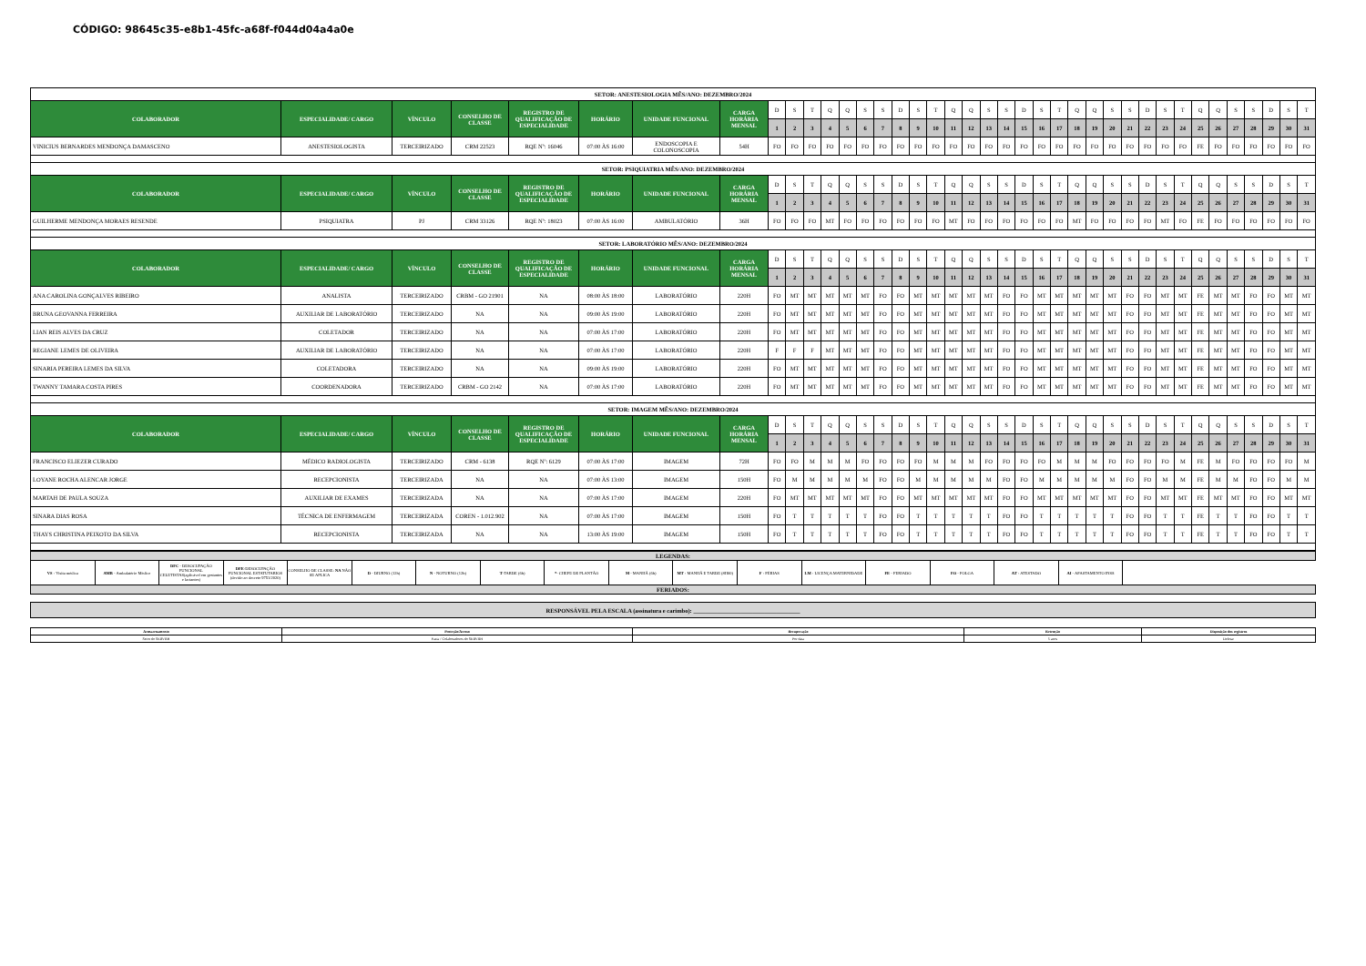CÓDIGO: 98645c35-e8b1-45fc-a68f-f044d04a4a0e
| SETOR: ANESTESIOLOGIA MÊS/ANO: DEZEMBRO/2024 | | | | | | | | | | | | | | | | | | | | | | | | | | | | | | | | | | | | | | |
| COLABORADOR | ESPECIALIDADE/ CARGO | VÍNCULO | CONSELHO DE CLASSE | REGISTRO DE QUALIFICAÇÃO DE ESPECIALIDADE | HORÁRIO | UNIDADE FUNCIONAL | CARGA HORÁRIA MENSAL | D | S | T | Q | Q | S | S | D | S | T | Q | Q | S | S | D | S | T | Q | Q | S | S | D | S | T | Q | Q | S | S | D | S | T |
| | | | | | | | | 1 | 2 | 3 | 4 | 5 | 6 | 7 | 8 | 9 | 10 | 11 | 12 | 13 | 14 | 15 | 16 | 17 | 18 | 19 | 20 | 21 | 22 | 23 | 24 | 25 | 26 | 27 | 28 | 29 | 30 | 31 |
| VINICIUS BERNARDES MENDONÇA DAMASCENO | ANESTESIOLOGISTA | TERCEIRIZADO | CRM 22523 | RQE Nº: 16046 | 07:00 ÀS 16:00 | ENDOSCOPIA E COLONOSCOPIA | 54H | FO | FO | FO | FO | FO | FO | FO | FO | FO | FO | FO | FO | FO | FO | FO | FO | FO | FO | FO | FO | FO | FO | FO | FO | FE | FO | FO | FO | FO | FO | FO |
| SETOR: PSIQUIATRIA MÊS/ANO: DEZEMBRO/2024 | | | | | | | | | | | | | | | | | | | | | | | | | | | | | | | | | | | | | | |
| COLABORADOR | ESPECIALIDADE/ CARGO | VÍNCULO | CONSELHO DE CLASSE | REGISTRO DE QUALIFICAÇÃO DE ESPECIALIDADE | HORÁRIO | UNIDADE FUNCIONAL | CARGA HORÁRIA MENSAL | D | S | T | Q | Q | S | S | D | S | T | Q | Q | S | S | D | S | T | Q | Q | S | S | D | S | T | Q | Q | S | S | D | S | T |
| | | | | | | | | 1 | 2 | 3 | 4 | 5 | 6 | 7 | 8 | 9 | 10 | 11 | 12 | 13 | 14 | 15 | 16 | 17 | 18 | 19 | 20 | 21 | 22 | 23 | 24 | 25 | 26 | 27 | 28 | 29 | 30 | 31 |
| GUILHERME MENDONÇA MORAES RESENDE | PSIQUIATRA | PJ | CRM 33126 | RQE Nº: 18023 | 07:00 ÀS 16:00 | AMBULATÓRIO | 36H | FO | FO | FO | MT | FO | FO | FO | FO | FO | FO | MT | FO | FO | FO | FO | FO | FO | MT | FO | FO | FO | FO | MT | FO | FE | FO | FO | FO | FO | FO | FO |
| SETOR: LABORATÓRIO MÊS/ANO: DEZEMBRO/2024 | | | | | | | | | | | | | | | | | | | | | | | | | | | | | | | | | | | | | | |
| COLABORADOR | ESPECIALIDADE/ CARGO | VÍNCULO | CONSELHO DE CLASSE | REGISTRO DE QUALIFICAÇÃO DE ESPECIALIDADE | HORÁRIO | UNIDADE FUNCIONAL | CARGA HORÁRIA MENSAL | D | S | T | Q | Q | S | S | D | S | T | Q | Q | S | S | D | S | T | Q | Q | S | S | D | S | T | Q | Q | S | S | D | S | T |
| | | | | | | | | 1 | 2 | 3 | 4 | 5 | 6 | 7 | 8 | 9 | 10 | 11 | 12 | 13 | 14 | 15 | 16 | 17 | 18 | 19 | 20 | 21 | 22 | 23 | 24 | 25 | 26 | 27 | 28 | 29 | 30 | 31 |
| ANA CAROLINA GONÇALVES RIBEIRO | ANALISTA | TERCEIRIZADO | CRBM - GO 21901 | NA | 08:00 ÀS 18:00 | LABORATÓRIO | 220H | FO | MT | MT | MT | MT | MT | FO | FO | MT | MT | MT | MT | MT | FO | FO | MT | MT | MT | MT | MT | FO | FO | MT | MT | FE | MT | MT | FO | FO | MT | MT |
| BRUNA GEOVANNA FERREIRA | AUXILIAR DE LABORATÓRIO | TERCEIRIZADO | NA | NA | 09:00 ÀS 19:00 | LABORATÓRIO | 220H | FO | MT | MT | MT | MT | MT | FO | FO | MT | MT | MT | MT | MT | FO | FO | MT | MT | MT | MT | MT | FO | FO | MT | MT | FE | MT | MT | FO | FO | MT | MT |
| LIAN REIS ALVES DA CRUZ | COLETADOR | TERCEIRIZADO | NA | NA | 07:00 ÀS 17:00 | LABORATÓRIO | 220H | FO | MT | MT | MT | MT | MT | FO | FO | MT | MT | MT | MT | MT | FO | FO | MT | MT | MT | MT | MT | FO | FO | MT | MT | FE | MT | MT | FO | FO | MT | MT |
| REGIANE LEMES DE OLIVEIRA | AUXILIAR DE LABORATÓRIO | TERCEIRIZADO | NA | NA | 07:00 ÀS 17:00 | LABORATÓRIO | 220H | F | F | F | MT | MT | MT | FO | FO | MT | MT | MT | MT | MT | FO | FO | MT | MT | MT | MT | MT | FO | FO | MT | MT | FE | MT | MT | FO | FO | MT | MT |
| SINARIA PEREIRA LEMES DA SILVA | COLETADORA | TERCEIRIZADO | NA | NA | 09:00 ÀS 19:00 | LABORATÓRIO | 220H | FO | MT | MT | MT | MT | MT | FO | FO | MT | MT | MT | MT | MT | FO | FO | MT | MT | MT | MT | MT | FO | FO | MT | MT | FE | MT | MT | FO | FO | MT | MT |
| TWANNY TAMARA COSTA PIRES | COORDENADORA | TERCEIRIZADO | CRBM - GO 2142 | NA | 07:00 ÀS 17:00 | LABORATÓRIO | 220H | FO | MT | MT | MT | MT | MT | FO | FO | MT | MT | MT | MT | MT | FO | FO | MT | MT | MT | MT | MT | FO | FO | MT | MT | FE | MT | MT | FO | FO | MT | MT |
| SETOR: IMAGEM MÊS/ANO: DEZEMBRO/2024 | | | | | | | | | | | | | | | | | | | | | | | | | | | | | | | | | | | | | | |
| COLABORADOR | ESPECIALIDADE/ CARGO | VÍNCULO | CONSELHO DE CLASSE | REGISTRO DE QUALIFICAÇÃO DE ESPECIALIDADE | HORÁRIO | UNIDADE FUNCIONAL | CARGA HORÁRIA MENSAL | D | S | T | Q | Q | S | S | D | S | T | Q | Q | S | S | D | S | T | Q | Q | S | S | D | S | T | Q | Q | S | S | D | S | T |
| | | | | | | | | 1 | 2 | 3 | 4 | 5 | 6 | 7 | 8 | 9 | 10 | 11 | 12 | 13 | 14 | 15 | 16 | 17 | 18 | 19 | 20 | 21 | 22 | 23 | 24 | 25 | 26 | 27 | 28 | 29 | 30 | 31 |
| FRANCISCO ELIEZER CURADO | MÉDICO RADIOLOGISTA | TERCEIRIZADO | CRM - 6138 | RQE Nº: 6129 | 07:00 ÀS 17:00 | IMAGEM | 72H | FO | FO | M | M | M | FO | FO | FO | FO | M | M | M | FO | FO | FO | FO | M | M | M | FO | FO | FO | FO | M | FE | M | FO | FO | FO | FO | M |
| LOYANE ROCHA ALENCAR JORGE | RECEPCIONISTA | TERCEIRIZADA | NA | NA | 07:00 ÀS 13:00 | IMAGEM | 150H | FO | M | M | M | M | M | FO | FO | M | M | M | M | M | FO | FO | M | M | M | M | M | FO | FO | M | M | FE | M | M | FO | FO | M | M |
| MARTAH DE PAULA SOUZA | AUXILIAR DE EXAMES | TERCEIRIZADA | NA | NA | 07:00 ÀS 17:00 | IMAGEM | 220H | FO | MT | MT | MT | MT | MT | FO | FO | MT | MT | MT | MT | MT | FO | FO | MT | MT | MT | MT | MT | FO | FO | MT | MT | FE | MT | MT | FO | FO | MT | MT |
| SINARA DIAS ROSA | TÉCNICA DE ENFERMAGEM | TERCEIRIZADA | COREN - 1.012.902 | NA | 07:00 ÀS 17:00 | IMAGEM | 150H | FO | T | T | T | T | T | FO | FO | T | T | T | T | T | FO | FO | T | T | T | T | T | FO | FO | T | T | FE | T | T | FO | FO | T | T |
| THAYS CHRISTINA PEIXOTO DA SILVA | RECEPCIONISTA | TERCEIRIZADA | NA | NA | 13:00 ÀS 19:00 | IMAGEM | 150H | FO | T | T | T | T | T | FO | FO | T | T | T | T | T | FO | FO | T | T | T | T | T | FO | FO | T | T | FE | T | T | FO | FO | T | T |
| LEGENDAS: | | | | | | | | | | | | | | | | |
| VS - Visita médica | AMB - Ambulatório Médico | DFC - DESOCUPAÇÃO FUNCIONAL CELETISTAS(aplicável em gestantes e lactantes) | DFE -DESOCUPAÇÃO FUNCIONAL ESTATUTARIOS (devido ao decreto 9751/2020) | CONSELHO DE CLASSE: NA NÃO SE APLICA | D - DIURNO (12h) | N - NOTURNO (12h) | T -TARDE (6h) | * - CHEFE DE PLANTÃO | M - MANHÃ (6h) | MT - MANHÃ E TARDE (8H00) | F - FÉRIAS | LM - LICENÇA MATERNIDADE | FE - FERIADO | FO - FOLGA | AT - ATESTADO | AI - AFASTAMENTO INSS |
| FERIADOS: | | | | | | | | | | | | | | | | |
| RESPONSÁVEL PELA ESCALA (assinatura e carimbo): ____________________________________ |
| Armazenamento | Proteção/Acesso | Recuperação | Retenção | Disposição dos registros |
| Setor do SERVRH | Pasta / Colaboradores do SERVRH | Por data | 5 anos | Deletar |